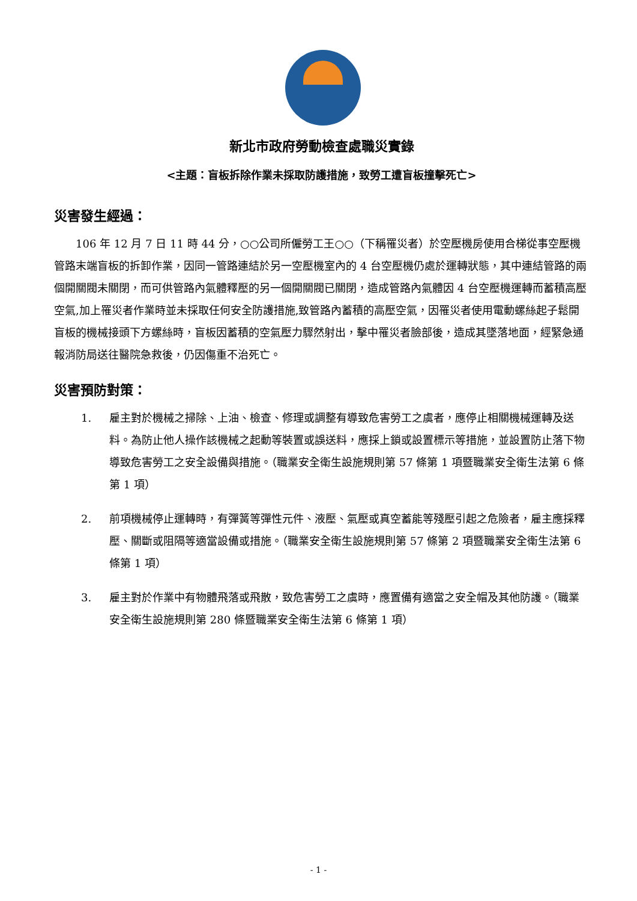新北市政府勞動檢查處職災實錄
<主題：盲板拆除作業未採取防護措施，致勞工遭盲板撞擊死亡>
災害發生經過：
106 年 12 月 7 日 11 時 44 分，○○公司所僱勞工王○○（下稱罹災者）於空壓機房使用合梯從事空壓機管路末端盲板的拆卸作業，因同一管路連結於另一空壓機室內的 4 台空壓機仍處於運轉狀態，其中連結管路的兩個開關閥未關閉，而可供管路內氣體釋壓的另一個開關閥已關閉，造成管路內氣體因 4 台空壓機運轉而蓄積高壓空氣,加上罹災者作業時並未採取任何安全防護措施,致管路內蓄積的高壓空氣，因罹災者使用電動螺絲起子鬆開盲板的機械接頭下方螺絲時，盲板因蓄積的空氣壓力驟然射出，擊中罹災者臉部後，造成其墜落地面，經緊急通報消防局送往醫院急救後，仍因傷重不治死亡。
災害預防對策：
1. 雇主對於機械之掃除、上油、檢查、修理或調整有導致危害勞工之虞者，應停止相關機械運轉及送料。為防止他人操作該機械之起動等裝置或誤送料，應採上鎖或設置標示等措施，並設置防止落下物導致危害勞工之安全設備與措施。（職業安全衛生設施規則第 57 條第 1 項暨職業安全衛生法第 6 條第 1 項）
2. 前項機械停止運轉時，有彈簧等彈性元件、液壓、氣壓或真空蓄能等殘壓引起之危險者，雇主應採釋壓、關斷或阻隔等適當設備或措施。（職業安全衛生設施規則第 57 條第 2 項暨職業安全衛生法第 6 條第 1 項）
3. 雇主對於作業中有物體飛落或飛散，致危害勞工之虞時，應置備有適當之安全帽及其他防護。（職業安全衛生設施規則第 280 條暨職業安全衛生法第 6 條第 1 項）
- 1 -